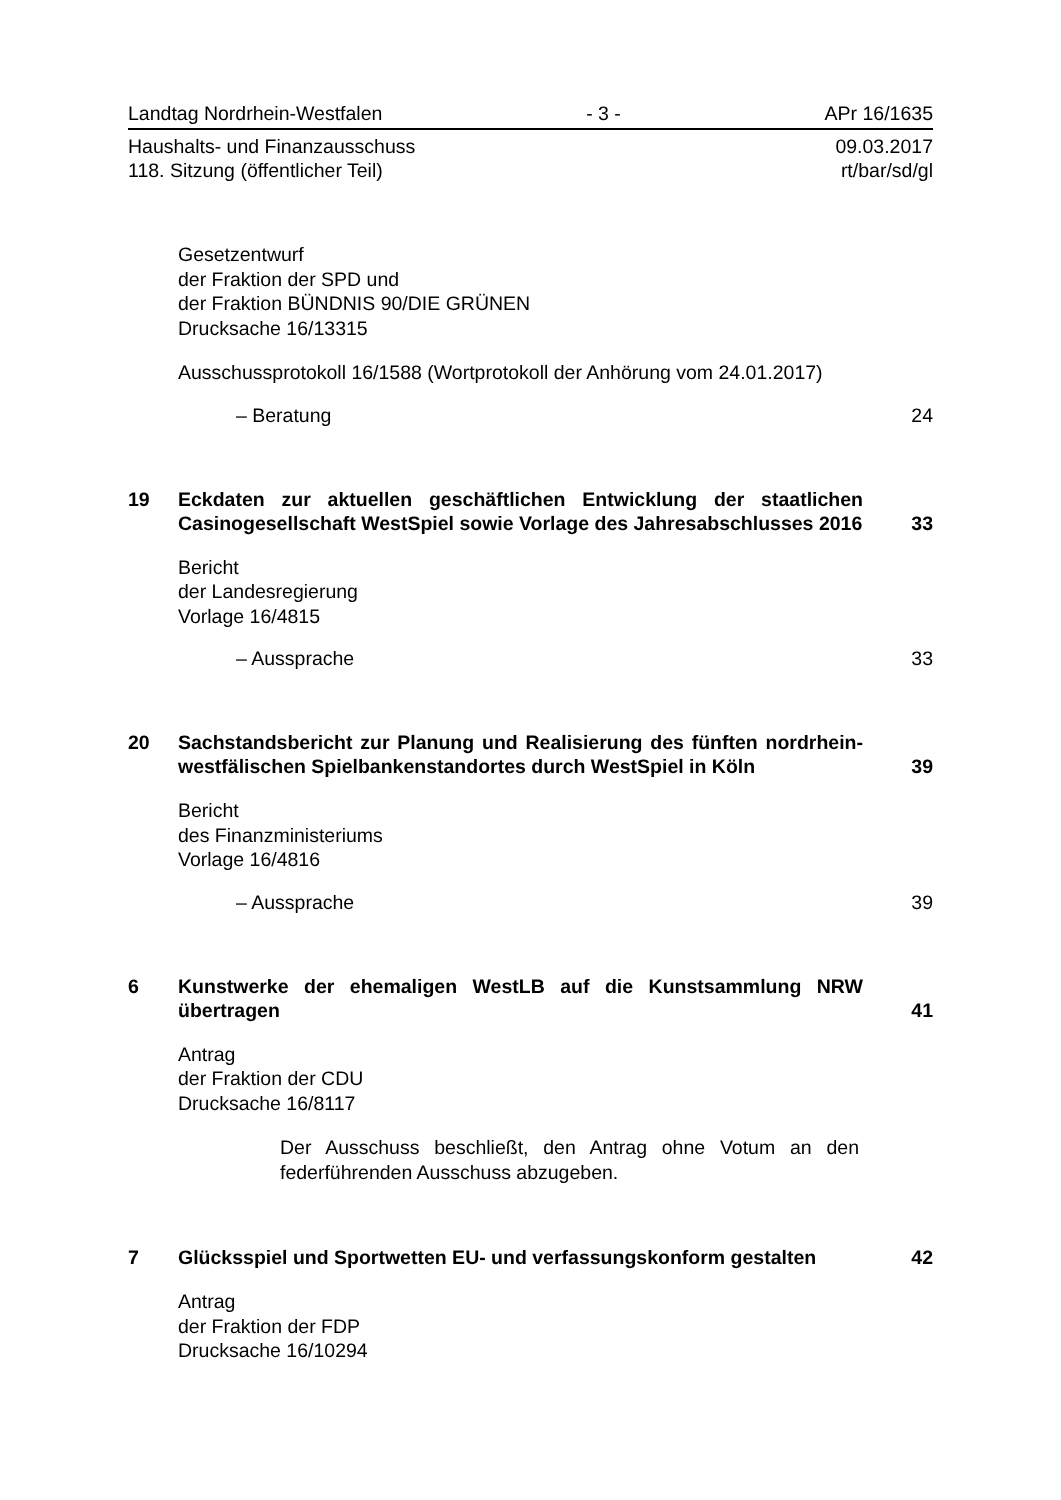Landtag Nordrhein-Westfalen - 3 - APr 16/1635
Haushalts- und Finanzausschuss
118. Sitzung (öffentlicher Teil) 09.03.2017
rt/bar/sd/gl
Gesetzentwurf
der Fraktion der SPD und
der Fraktion BÜNDNIS 90/DIE GRÜNEN
Drucksache 16/13315
Ausschussprotokoll 16/1588 (Wortprotokoll der Anhörung vom 24.01.2017)
– Beratung 24
19 Eckdaten zur aktuellen geschäftlichen Entwicklung der staatlichen Casinogesellschaft WestSpiel sowie Vorlage des Jahresabschlusses 2016 33
Bericht
der Landesregierung
Vorlage 16/4815
– Aussprache 33
20 Sachstandsbericht zur Planung und Realisierung des fünften nordrhein-westfälischen Spielbankenstandortes durch WestSpiel in Köln 39
Bericht
des Finanzministeriums
Vorlage 16/4816
– Aussprache 39
6 Kunstwerke der ehemaligen WestLB auf die Kunstsammlung NRW übertragen 41
Antrag
der Fraktion der CDU
Drucksache 16/8117
Der Ausschuss beschließt, den Antrag ohne Votum an den federführenden Ausschuss abzugeben.
7 Glücksspiel und Sportwetten EU- und verfassungskonform gestalten 42
Antrag
der Fraktion der FDP
Drucksache 16/10294